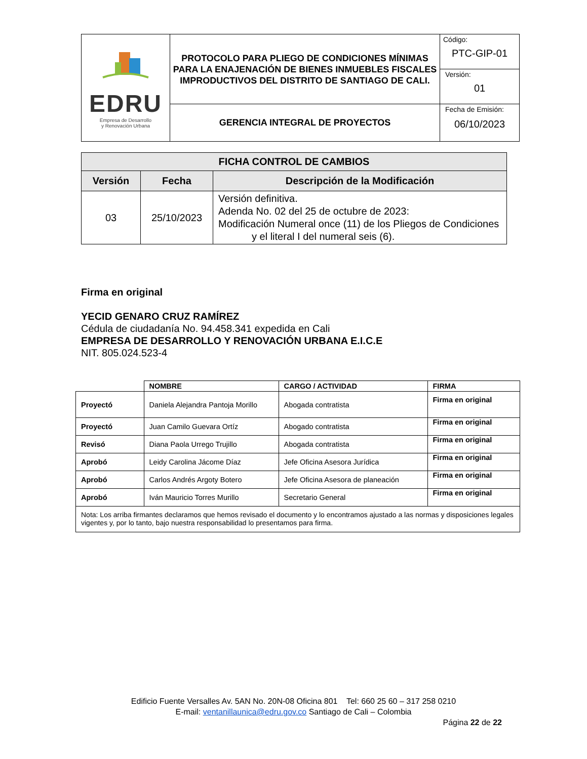| EDRU Empresa de Desarrollo y Renovación Urbana | PROTOCOLO PARA PLIEGO DE CONDICIONES MÍNIMAS PARA LA ENAJENACIÓN DE BIENES INMUEBLES FISCALES IMPRODUCTIVOS DEL DISTRITO DE SANTIAGO DE CALI. | Código: PTC-GIP-01 |
| | | Versión: 01 |
| | GERENCIA INTEGRAL DE PROYECTOS | Fecha de Emisión: 06/10/2023 |
| FICHA CONTROL DE CAMBIOS | | |
| --- | --- | --- |
| Versión | Fecha | Descripción de la Modificación |
| 03 | 25/10/2023 | Versión definitiva. Adenda No. 02 del 25 de octubre de 2023: Modificación Numeral once (11) de los Pliegos de Condiciones y el literal I del numeral seis (6). |
Firma en original
YECID GENARO CRUZ RAMÍREZ
Cédula de ciudadanía No. 94.458.341 expedida en Cali
EMPRESA DE DESARROLLO Y RENOVACIÓN URBANA E.I.C.E
NIT. 805.024.523-4
| | NOMBRE | CARGO / ACTIVIDAD | FIRMA |
| Proyectó | Daniela Alejandra Pantoja Morillo | Abogada contratista | Firma en original |
| Proyectó | Juan Camilo Guevara Ortíz | Abogado contratista | Firma en original |
| Revisó | Diana Paola Urrego Trujillo | Abogada contratista | Firma en original |
| Aprobó | Leidy Carolina Jácome Díaz | Jefe Oficina Asesora Jurídica | Firma en original |
| Aprobó | Carlos Andrés Argoty Botero | Jefe Oficina Asesora de planeación | Firma en original |
| Aprobó | Iván Mauricio Torres Murillo | Secretario General | Firma en original |
| Nota: Los arriba firmantes declaramos que hemos revisado el documento y lo encontramos ajustado a las normas y disposiciones legales vigentes y, por lo tanto, bajo nuestra responsabilidad lo presentamos para firma. | | | |
Edificio Fuente Versalles Av. 5AN No. 20N-08 Oficina 801 Tel: 660 25 60 – 317 258 0210
E-mail: ventanillaunica@edru.gov.co Santiago de Cali – Colombia
Página 22 de 22